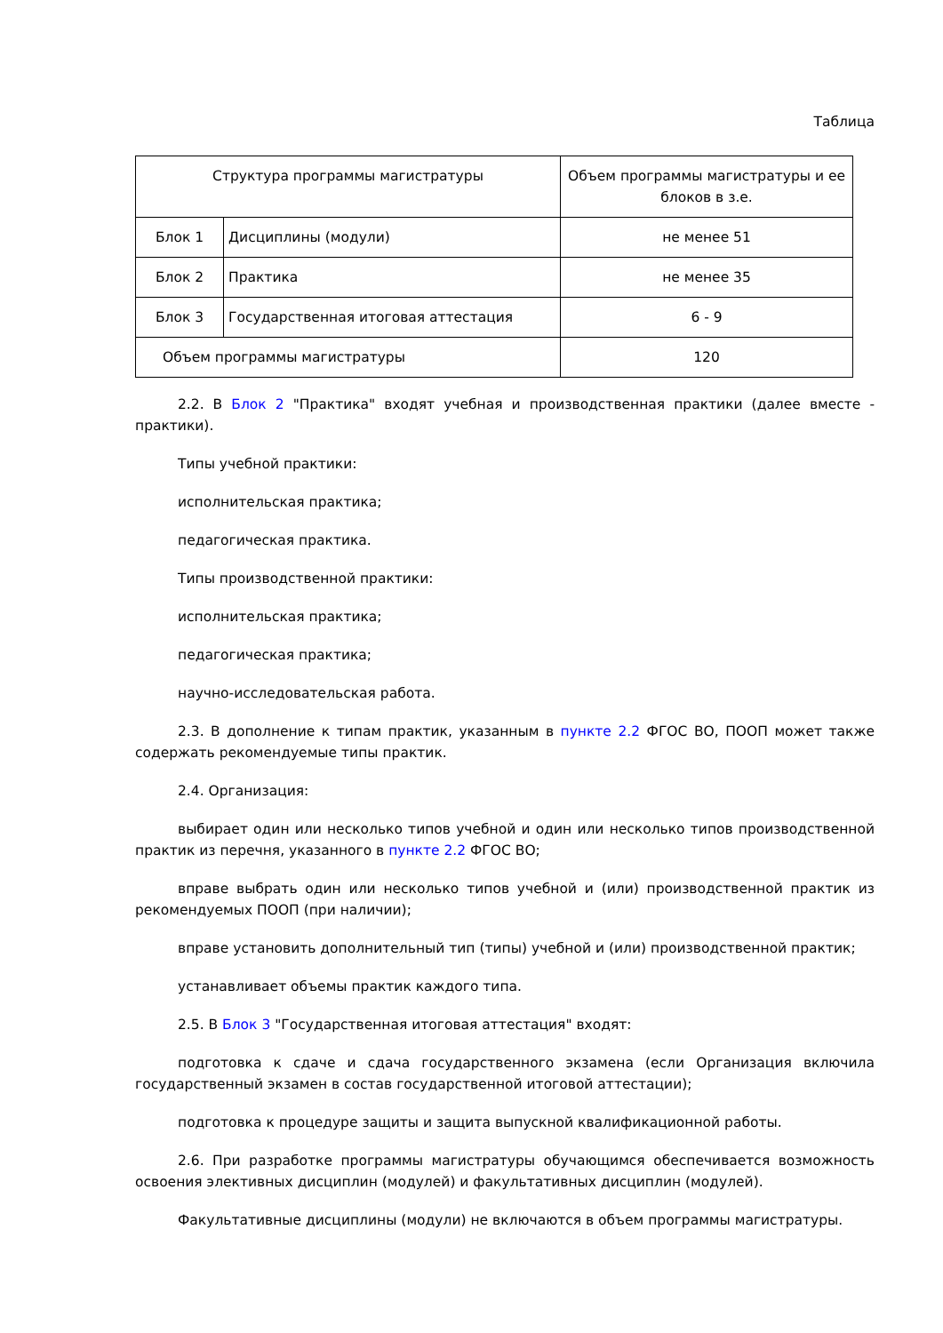Таблица
| Структура программы магистратуры | | Объем программы магистратуры и ее блоков в з.е. |
| Блок 1 | Дисциплины (модули) | не менее 51 |
| Блок 2 | Практика | не менее 35 |
| Блок 3 | Государственная итоговая аттестация | 6 - 9 |
| Объем программы магистратуры | | 120 |
2.2. В Блок 2 "Практика" входят учебная и производственная практики (далее вместе - практики).
Типы учебной практики:
исполнительская практика;
педагогическая практика.
Типы производственной практики:
исполнительская практика;
педагогическая практика;
научно-исследовательская работа.
2.3. В дополнение к типам практик, указанным в пункте 2.2 ФГОС ВО, ПООП может также содержать рекомендуемые типы практик.
2.4. Организация:
выбирает один или несколько типов учебной и один или несколько типов производственной практик из перечня, указанного в пункте 2.2 ФГОС ВО;
вправе выбрать один или несколько типов учебной и (или) производственной практик из рекомендуемых ПООП (при наличии);
вправе установить дополнительный тип (типы) учебной и (или) производственной практик;
устанавливает объемы практик каждого типа.
2.5. В Блок 3 "Государственная итоговая аттестация" входят:
подготовка к сдаче и сдача государственного экзамена (если Организация включила государственный экзамен в состав государственной итоговой аттестации);
подготовка к процедуре защиты и защита выпускной квалификационной работы.
2.6. При разработке программы магистратуры обучающимся обеспечивается возможность освоения элективных дисциплин (модулей) и факультативных дисциплин (модулей).
Факультативные дисциплины (модули) не включаются в объем программы магистратуры.